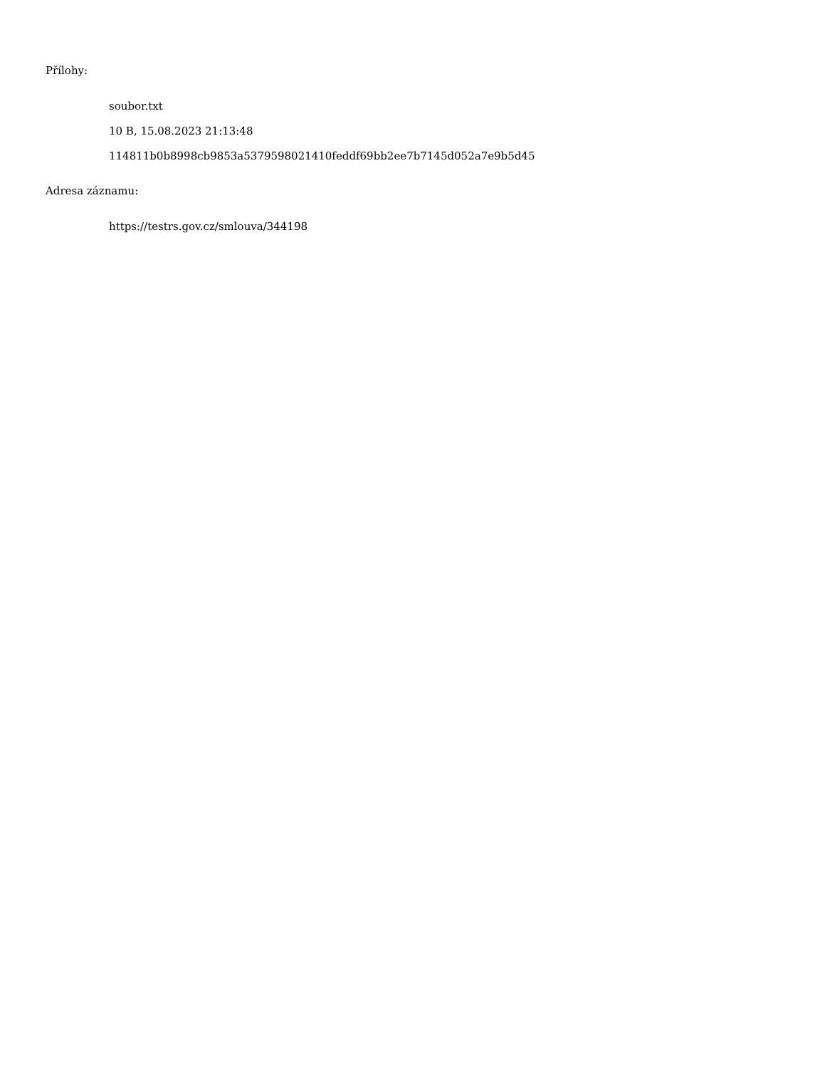Přílohy:
soubor.txt
10 B, 15.08.2023 21:13:48
114811b0b8998cb9853a5379598021410feddf69bb2ee7b7145d052a7e9b5d45
Adresa záznamu:
https://testrs.gov.cz/smlouva/344198